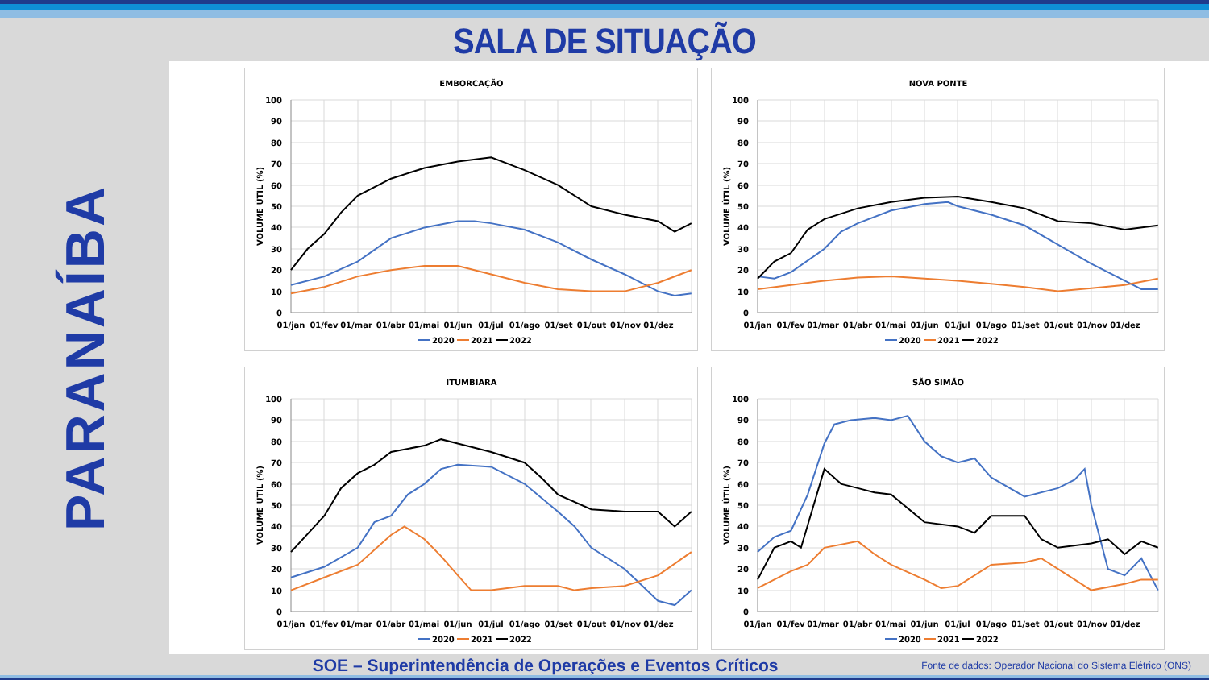SALA DE SITUAÇÃO
PARANAÍBA
EMBORCAÇÃO
100
90
80
70
60
50
40
30
20
10
0
VOLUME ÚTIL (%)
01/jan
01/fev
01/mar
01/abr
01/mai
01/jun
01/jul
01/ago
01/set
01/out
01/nov
01/dez
2020
2021
2022
NOVA PONTE
100
90
80
70
60
50
40
30
20
10
0
VOLUME ÚTIL (%)
01/jan
01/fev
01/mar
01/abr
01/mai
01/jun
01/jul
01/ago
01/set
01/out
01/nov
01/dez
2020
2021
2022
ITUMBIARA
100
90
80
70
60
50
40
30
20
10
0
VOLUME ÚTIL (%)
01/jan
01/fev
01/mar
01/abr
01/mai
01/jun
01/jul
01/ago
01/set
01/out
01/nov
01/dez
2020
2021
2022
SÃO SIMÃO
100
90
80
70
60
50
40
30
20
10
0
VOLUME ÚTIL (%)
01/jan
01/fev
01/mar
01/abr
01/mai
01/jun
01/jul
01/ago
01/set
01/out
01/nov
01/dez
2020
2021
2022
SOE – Superintendência de Operações e Eventos Críticos
Fonte de dados: Operador Nacional do Sistema Elétrico (ONS)